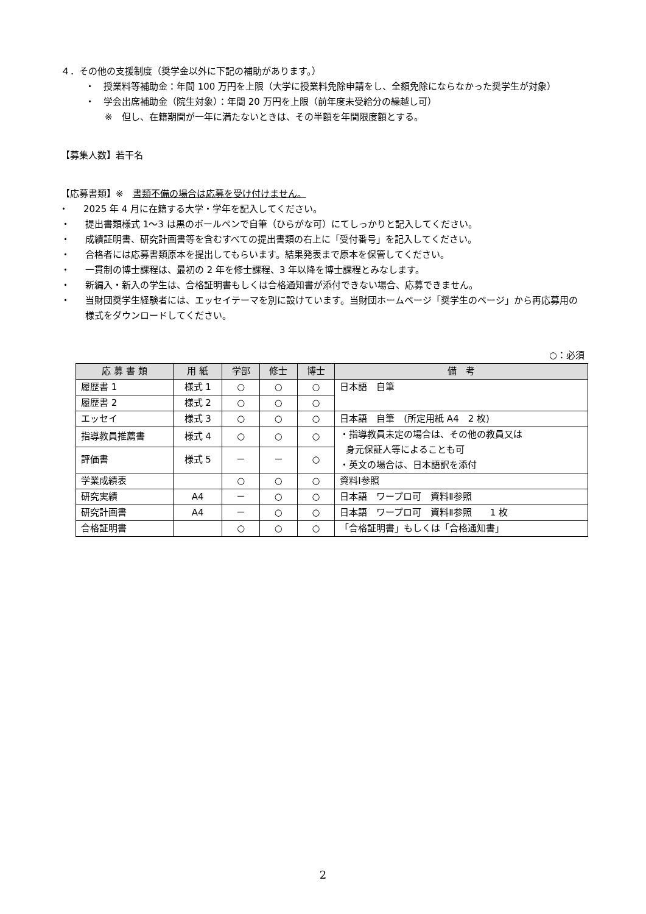４．その他の支援制度（奨学金以外に下記の補助があります。）
・ 授業料等補助金：年間 100 万円を上限（大学に授業料免除申請をし、全額免除にならなかった奨学生が対象）
・ 学会出席補助金（院生対象）：年間 20 万円を上限（前年度未受給分の繰越し可）
※　但し、在籍期間が一年に満たないときは、その半額を年間限度額とする。
【募集人数】若干名
【応募書類】※　書類不備の場合は応募を受け付けません。
・ 2025 年 4 月に在籍する大学・学年を記入してください。
・ 提出書類様式 1～3 は黒のボールペンで自筆（ひらがな可）にてしっかりと記入してください。
・ 成績証明書、研究計画書等を含むすべての提出書類の右上に「受付番号」を記入してください。
・ 合格者には応募書類原本を提出してもらいます。結果発表まで原本を保管してください。
・ 一貫制の博士課程は、最初の 2 年を修士課程、3 年以降を博士課程とみなします。
・ 新編入・新入の学生は、合格証明書もしくは合格通知書が添付できない場合、応募できません。
・ 当財団奨学生経験者には、エッセイテーマを別に設けています。当財団ホームページ「奨学生のページ」から再応募用の様式をダウンロードしてください。
○：必須
| 応 募 書 類 | 用 紙 | 学部 | 修士 | 博士 | 備 考 |
| --- | --- | --- | --- | --- | --- |
| 履歴書 1 | 様式 1 | ○ | ○ | ○ | 日本語 自筆 |
| 履歴書 2 | 様式 2 | ○ | ○ | ○ | |
| エッセイ | 様式 3 | ○ | ○ | ○ | 日本語 自筆 (所定用紙 A4 2 枚) |
| 指導教員推薦書 | 様式 4 | ○ | ○ | ○ | ・指導教員未定の場合は、その他の教員又は 身元保証人等によることも可 ・英文の場合は、日本語訳を添付 |
| 評価書 | 様式 5 | － | － | ○ | |
| 学業成績表 | | ○ | ○ | ○ | 資料Ⅰ参照 |
| 研究実績 | A4 | － | ○ | ○ | 日本語 ワープロ可 資料Ⅱ参照 |
| 研究計画書 | A4 | － | ○ | ○ | 日本語 ワープロ可 資料Ⅱ参照 1 枚 |
| 合格証明書 | | ○ | ○ | ○ | 「合格証明書」もしくは「合格通知書」 |
2